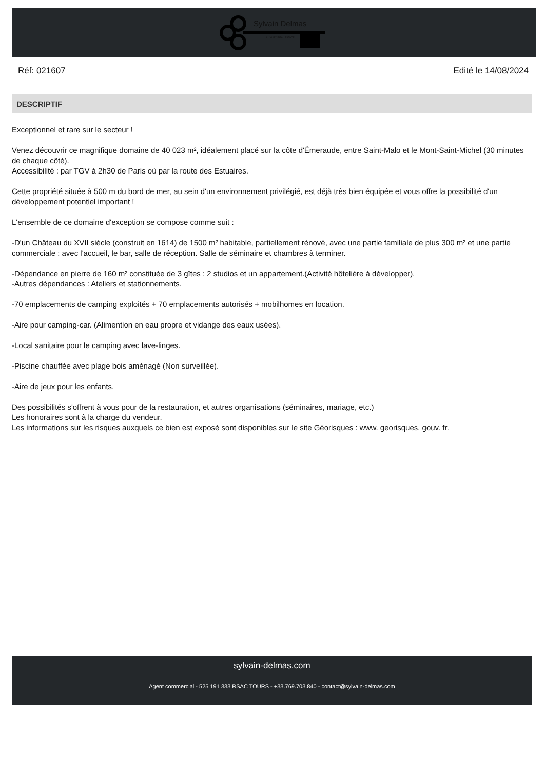Sylvain Delmas
LUXURY REAL ESTATE
Réf: 021607 Edité le 14/08/2024
DESCRIPTIF
Exceptionnel et rare sur le secteur !
Venez découvrir ce magnifique domaine de 40 023 m², idéalement placé sur la côte d'Émeraude, entre Saint-Malo et le Mont-Saint-Michel (30 minutes de chaque côté).
Accessibilité : par TGV à 2h30 de Paris où par la route des Estuaires.
Cette propriété située à 500 m du bord de mer, au sein d'un environnement privilégié, est déjà très bien équipée et vous offre la possibilité d'un développement potentiel important !
L'ensemble de ce domaine d'exception se compose comme suit :
-D'un Château du XVII siècle (construit en 1614) de 1500 m² habitable, partiellement rénové, avec une partie familiale de plus 300 m² et une partie commerciale : avec l'accueil, le bar, salle de réception. Salle de séminaire et chambres à terminer.
-Dépendance en pierre de 160 m² constituée de 3 gîtes : 2 studios et un appartement.(Activité hôtelière à développer).
-Autres dépendances : Ateliers et stationnements.
-70 emplacements de camping exploités + 70 emplacements autorisés + mobilhomes en location.
-Aire pour camping-car. (Alimention en eau propre et vidange des eaux usées).
-Local sanitaire pour le camping avec lave-linges.
-Piscine chauffée avec plage bois aménagé (Non surveillée).
-Aire de jeux pour les enfants.
Des possibilités s'offrent à vous pour de la restauration, et autres organisations (séminaires, mariage, etc.)
Les honoraires sont à la charge du vendeur.
Les informations sur les risques auxquels ce bien est exposé sont disponibles sur le site Géorisques : www. georisques. gouv. fr.
sylvain-delmas.com
Agent commercial - 525 191 333 RSAC TOURS - +33.769.703.840 - contact@sylvain-delmas.com